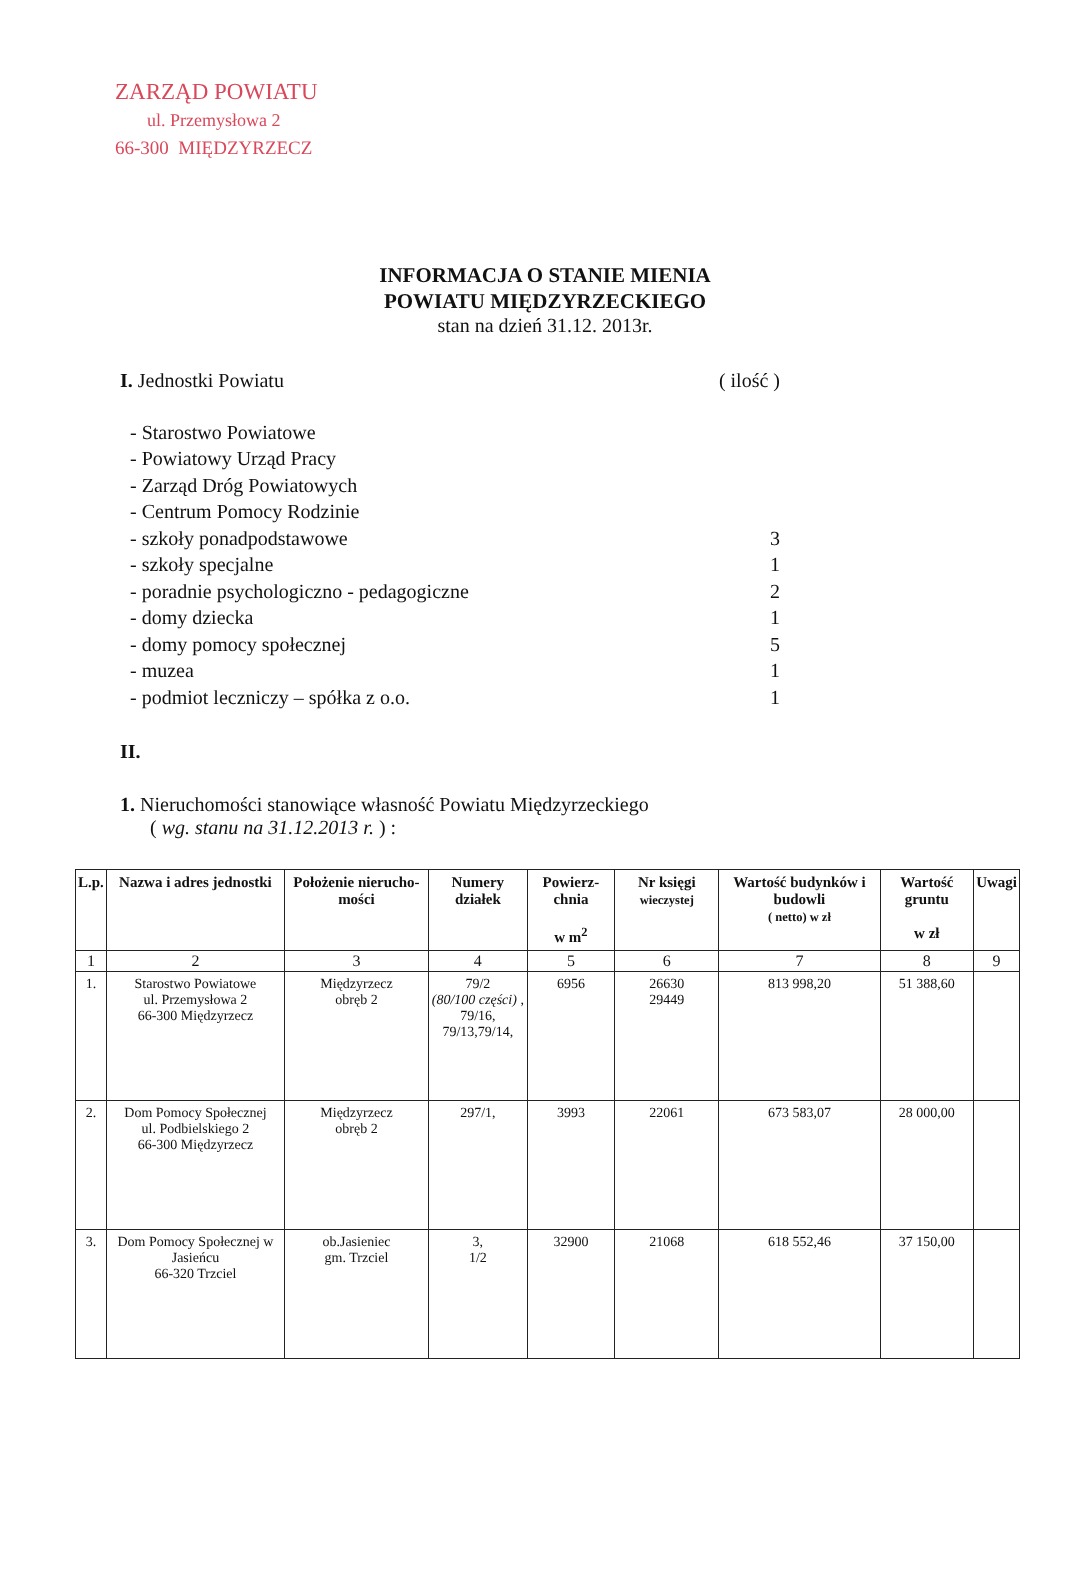ZARZĄD POWIATU
ul. Przemysłowa 2
66-300 MIĘDZYRZECZ
INFORMACJA O STANIE MIENIA
POWIATU MIĘDZYRZECKIEGO
stan na dzień 31.12. 2013r.
I. Jednostki Powiatu ( ilość )
- Starostwo Powiatowe
- Powiatowy Urząd Pracy
- Zarząd Dróg Powiatowych
- Centrum Pomocy Rodzinie
- szkoły ponadpodstawowe 3
- szkoły specjalne 1
- poradnie psychologiczno - pedagogiczne 2
- domy dziecka 1
- domy pomocy społecznej 5
- muzea 1
- podmiot leczniczy – spółka z o.o. 1
II.
1. Nieruchomości stanowiące własność Powiatu Międzyrzeckiego
( wg. stanu na 31.12.2013 r. ) :
| L.p. | Nazwa i adres jednostki | Położenie nierucho-mości | Numery działek | Powierz-chnia w m<sup>2</sup> | Nr księgi wieczystej | Wartość budynków i budowli ( netto) w zł | Wartość gruntu w zł | Uwagi |
| --- | --- | --- | --- | --- | --- | --- | --- | --- |
| 1 | 2 | 3 | 4 | 5 | 6 | 7 | 8 | 9 |
| 1. | Starostwo Powiatowe ul. Przemysłowa 2 66-300 Międzyrzecz | Międzyrzecz obręb 2 | 79/2 (80/100 części) , 79/16, 79/13,79/14, | 6956 | 26630 29449 | 813 998,20 | 51 388,60 | |
| 2. | Dom Pomocy Społecznej ul. Podbielskiego 2 66-300 Międzyrzecz | Międzyrzecz obręb 2 | 297/1, | 3993 | 22061 | 673 583,07 | 28 000,00 | |
| 3. | Dom Pomocy Społecznej w Jasieńcu 66-320 Trzciel | ob.Jasieniec gm. Trzciel | 3, 1/2 | 32900 | 21068 | 618 552,46 | 37 150,00 | |